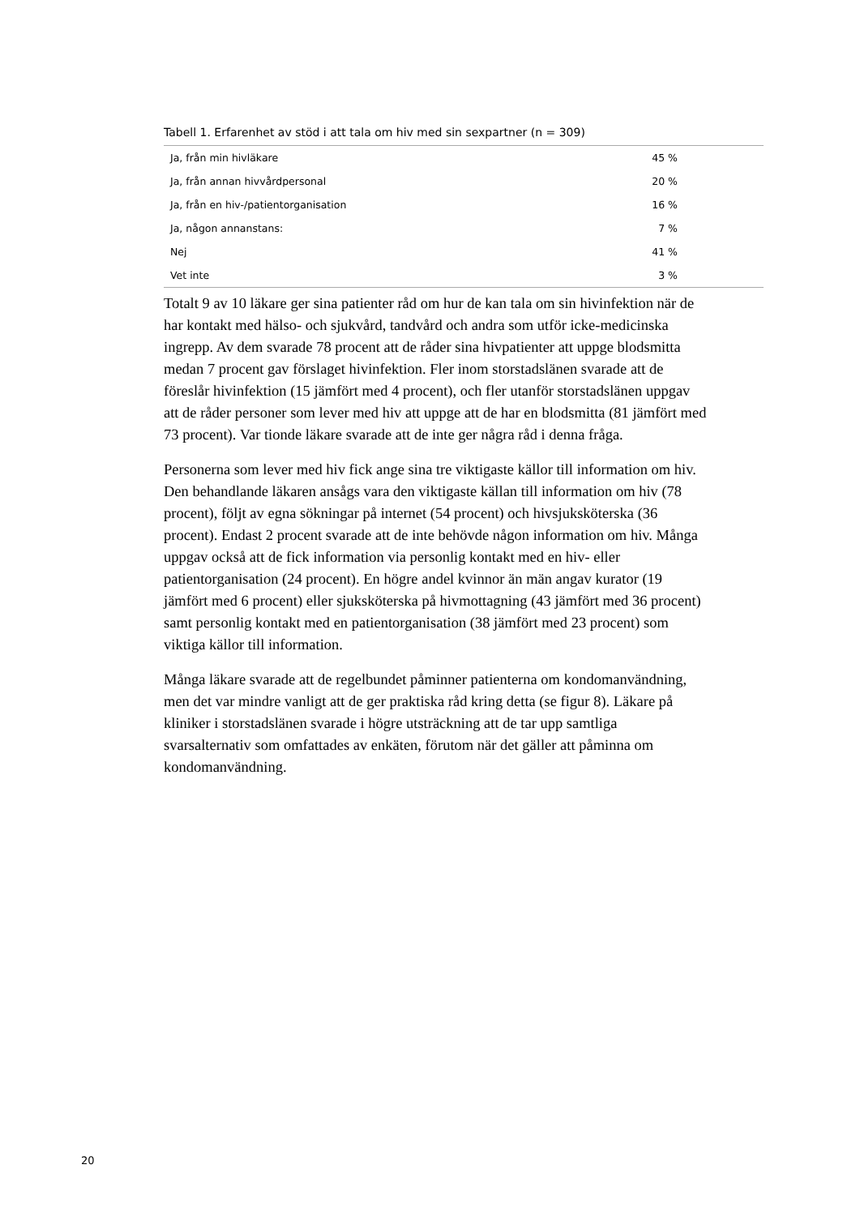Tabell 1. Erfarenhet av stöd i att tala om hiv med sin sexpartner (n = 309)
| Ja, från min hivläkare | 45 % |
| Ja, från annan hivvårdpersonal | 20 % |
| Ja, från en hiv-/patientorganisation | 16 % |
| Ja, någon annanstans: | 7 % |
| Nej | 41 % |
| Vet inte | 3 % |
Totalt 9 av 10 läkare ger sina patienter råd om hur de kan tala om sin hivinfektion när de har kontakt med hälso- och sjukvård, tandvård och andra som utför icke-medicinska ingrepp. Av dem svarade 78 procent att de råder sina hivpatienter att uppge blodsmitta medan 7 procent gav förslaget hivinfektion. Fler inom storstadslänen svarade att de föreslår hivinfektion (15 jämfört med 4 procent), och fler utanför storstadslänen uppgav att de råder personer som lever med hiv att uppge att de har en blodsmitta (81 jämfört med 73 procent). Var tionde läkare svarade att de inte ger några råd i denna fråga.
Personerna som lever med hiv fick ange sina tre viktigaste källor till information om hiv. Den behandlande läkaren ansågs vara den viktigaste källan till information om hiv (78 procent), följt av egna sökningar på internet (54 procent) och hivsjuksköterska (36 procent). Endast 2 procent svarade att de inte behövde någon information om hiv. Många uppgav också att de fick information via personlig kontakt med en hiv- eller patientorganisation (24 procent). En högre andel kvinnor än män angav kurator (19 jämfört med 6 procent) eller sjuksköterska på hivmottagning (43 jämfört med 36 procent) samt personlig kontakt med en patientorganisation (38 jämfört med 23 procent) som viktiga källor till information.
Många läkare svarade att de regelbundet påminner patienterna om kondomanvändning, men det var mindre vanligt att de ger praktiska råd kring detta (se figur 8). Läkare på kliniker i storstadslänen svarade i högre utsträckning att de tar upp samtliga svarsalternativ som omfattades av enkäten, förutom när det gäller att påminna om kondomanvändning.
20